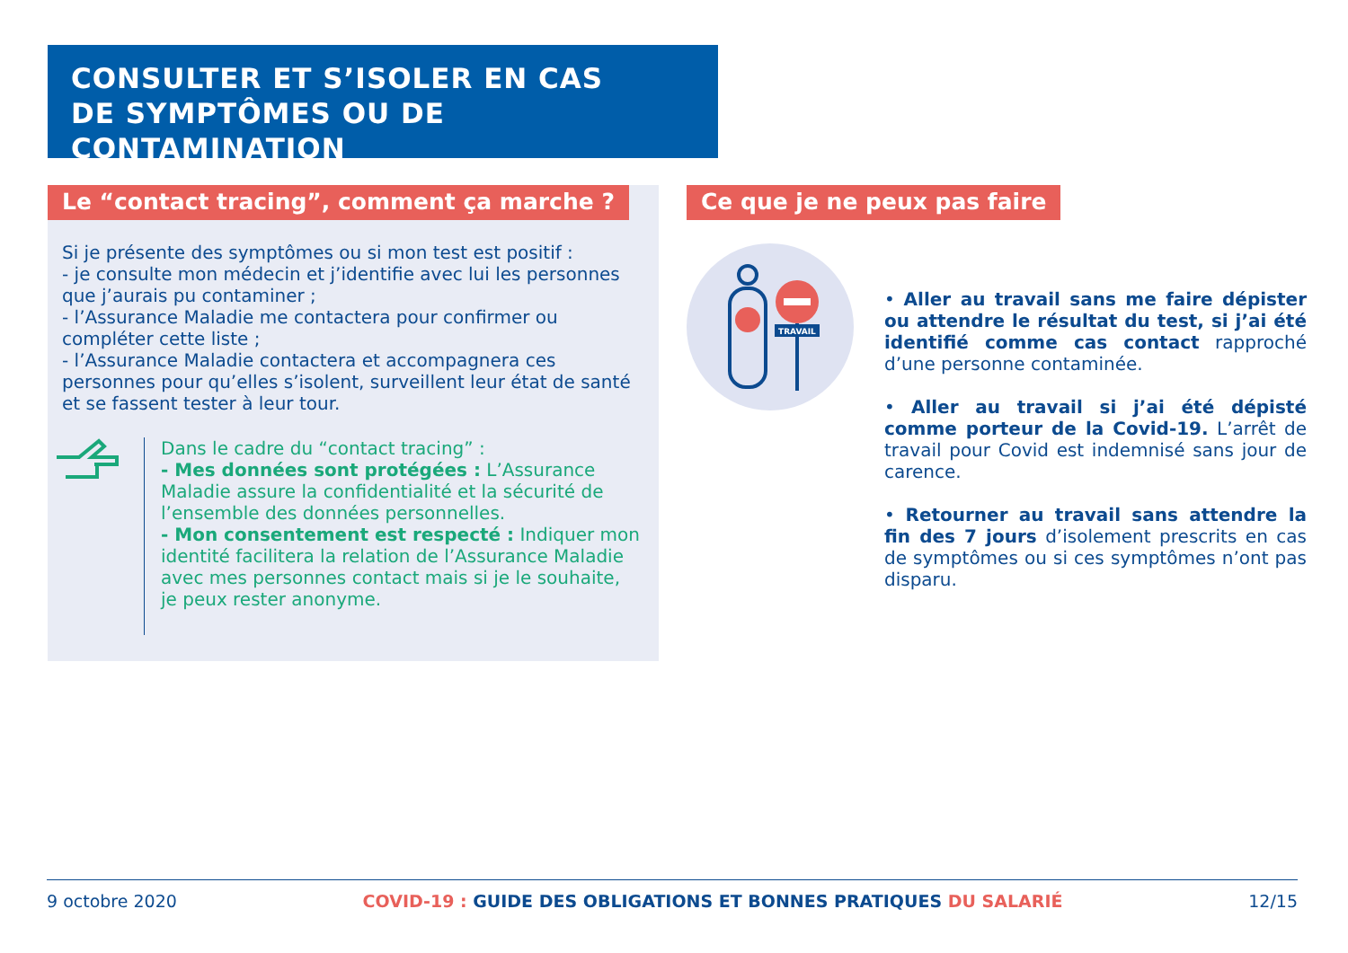CONSULTER ET S’ISOLER EN CAS
DE SYMPTÔMES OU DE CONTAMINATION
Le “contact tracing”, comment ça marche ?
Si je présente des symptômes ou si mon test est positif :
- je consulte mon médecin et j’identifie avec lui les personnes que j’aurais pu contaminer ;
- l’Assurance Maladie me contactera pour confirmer ou compléter cette liste ;
- l’Assurance Maladie contactera et accompagnera ces personnes pour qu’elles s’isolent, surveillent leur état de santé et se fassent tester à leur tour.
Dans le cadre du “contact tracing” :
- Mes données sont protégées : L’Assurance Maladie assure la confidentialité et la sécurité de l’ensemble des données personnelles.
- Mon consentement est respecté : Indiquer mon identité facilitera la relation de l’Assurance Maladie avec mes personnes contact mais si je le souhaite, je peux rester anonyme.
Ce que je ne peux pas faire
TRAVAIL
• Aller au travail sans me faire dépister ou attendre le résultat du test, si j’ai été identifié comme cas contact rapproché d’une personne contaminée.
• Aller au travail si j’ai été dépisté comme porteur de la Covid-19. L’arrêt de travail pour Covid est indemnisé sans jour de carence.
• Retourner au travail sans attendre la fin des 7 jours d’isolement prescrits en cas de symptômes ou si ces symptômes n’ont pas disparu.
9 octobre 2020 COVID-19 : GUIDE DES OBLIGATIONS ET BONNES PRATIQUES DU SALARIÉ 12/15